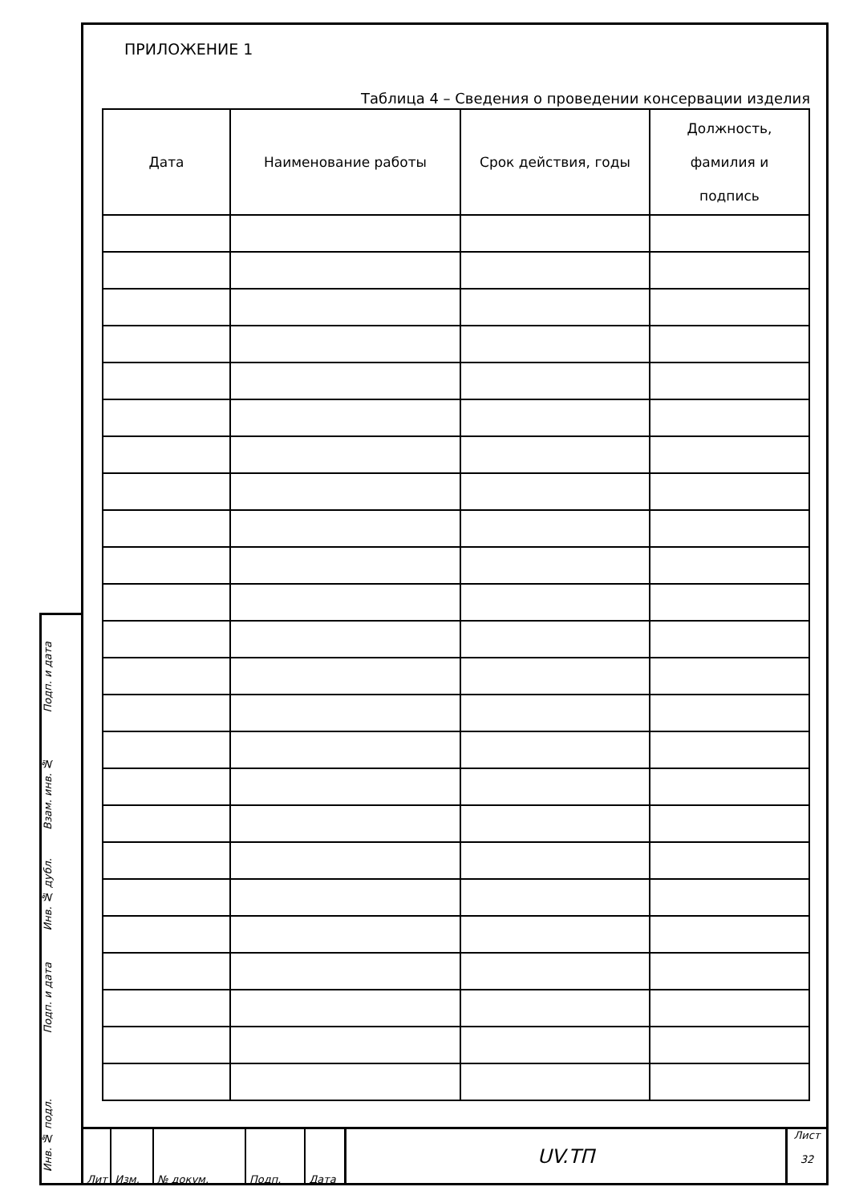Подп. и дата
Взам. инв. №
Инв. № дубл.
Подп. и дата
Инв. № подл.
ПРИЛОЖЕНИЕ 1
Таблица 4 – Сведения о проведении консервации изделия
| Дата | Наименование работы | Срок действия, годы | Должность, фамилия и подпись |
| --- | --- | --- | --- |
Лит Изм. № докум. Подп. Дата
UV.ТП
Лист
32